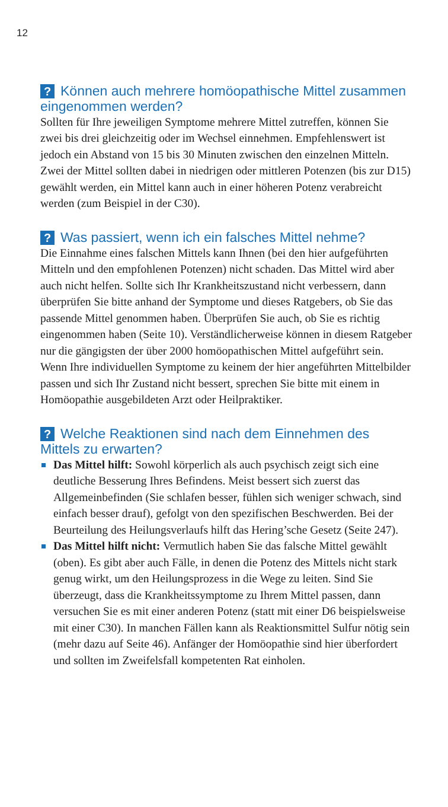12
? Können auch mehrere homöopathische Mittel zusammen eingenommen werden?
Sollten für Ihre jeweiligen Symptome mehrere Mittel zutreffen, können Sie zwei bis drei gleichzeitig oder im Wechsel einnehmen. Empfehlenswert ist jedoch ein Abstand von 15 bis 30 Minuten zwischen den einzelnen Mitteln. Zwei der Mittel sollten dabei in niedrigen oder mittleren Potenzen (bis zur D15) gewählt werden, ein Mittel kann auch in einer höheren Potenz verabreicht werden (zum Beispiel in der C30).
? Was passiert, wenn ich ein falsches Mittel nehme?
Die Einnahme eines falschen Mittels kann Ihnen (bei den hier aufgeführten Mitteln und den empfohlenen Potenzen) nicht schaden. Das Mittel wird aber auch nicht helfen. Sollte sich Ihr Krankheitszustand nicht verbessern, dann überprüfen Sie bitte anhand der Symptome und dieses Ratgebers, ob Sie das passende Mittel genommen haben. Überprüfen Sie auch, ob Sie es richtig eingenommen haben (Seite 10). Verständlicherweise können in diesem Ratgeber nur die gängigsten der über 2000 homöopathischen Mittel aufgeführt sein. Wenn Ihre individuellen Symptome zu keinem der hier angeführten Mittelbilder passen und sich Ihr Zustand nicht bessert, sprechen Sie bitte mit einem in Homöopathie ausgebildeten Arzt oder Heilpraktiker.
? Welche Reaktionen sind nach dem Einnehmen des Mittels zu erwarten?
Das Mittel hilft: Sowohl körperlich als auch psychisch zeigt sich eine deutliche Besserung Ihres Befindens. Meist bessert sich zuerst das Allgemeinbefinden (Sie schlafen besser, fühlen sich weniger schwach, sind einfach besser drauf), gefolgt von den spezifischen Beschwerden. Bei der Beurteilung des Heilungsverlaufs hilft das Hering’sche Gesetz (Seite 247).
Das Mittel hilft nicht: Vermutlich haben Sie das falsche Mittel gewählt (oben). Es gibt aber auch Fälle, in denen die Potenz des Mittels nicht stark genug wirkt, um den Heilungsprozess in die Wege zu leiten. Sind Sie überzeugt, dass die Krankheitssymptome zu Ihrem Mittel passen, dann versuchen Sie es mit einer anderen Potenz (statt mit einer D6 beispielsweise mit einer C30). In manchen Fällen kann als Reaktionsmittel Sulfur nötig sein (mehr dazu auf Seite 46). Anfänger der Homöopathie sind hier überfordert und sollten im Zweifelsfall kompetenten Rat einholen.